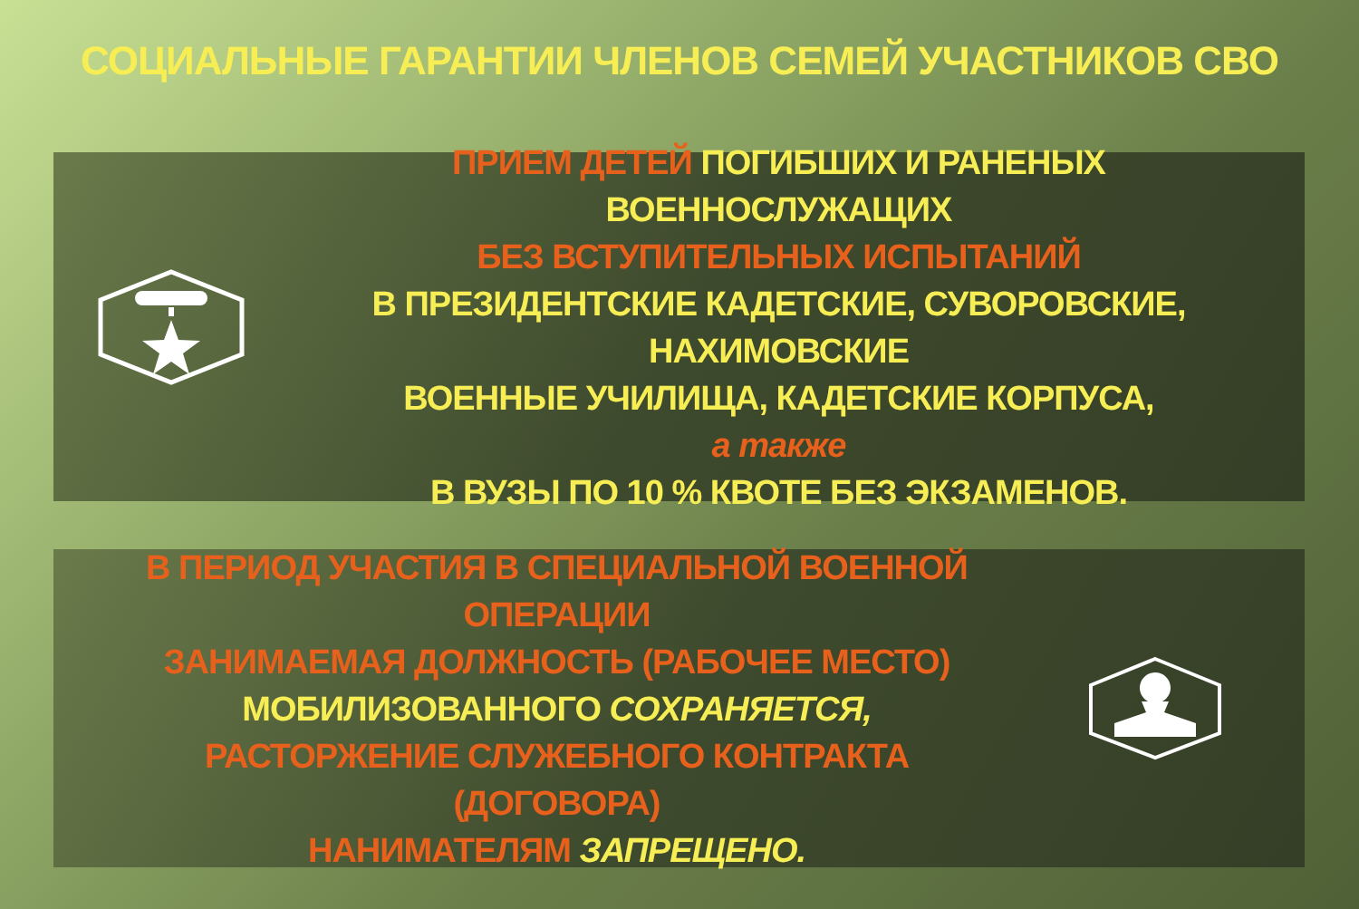СОЦИАЛЬНЫЕ ГАРАНТИИ ЧЛЕНОВ СЕМЕЙ УЧАСТНИКОВ СВО
ПРИЕМ ДЕТЕЙ ПОГИБШИХ И РАНЕНЫХ ВОЕННОСЛУЖАЩИХ
БЕЗ ВСТУПИТЕЛЬНЫХ ИСПЫТАНИЙ
В ПРЕЗИДЕНТСКИЕ КАДЕТСКИЕ, СУВОРОВСКИЕ, НАХИМОВСКИЕ
ВОЕННЫЕ УЧИЛИЩА, КАДЕТСКИЕ КОРПУСА,
а также
В ВУЗЫ ПО 10 % КВОТЕ БЕЗ ЭКЗАМЕНОВ.
В ПЕРИОД УЧАСТИЯ В СПЕЦИАЛЬНОЙ ВОЕННОЙ ОПЕРАЦИИ
ЗАНИМАЕМАЯ ДОЛЖНОСТЬ (РАБОЧЕЕ МЕСТО)
МОБИЛИЗОВАННОГО СОХРАНЯЕТСЯ,
РАСТОРЖЕНИЕ СЛУЖЕБНОГО КОНТРАКТА (ДОГОВОРА)
НАНИМАТЕЛЯМ ЗАПРЕЩЕНО.